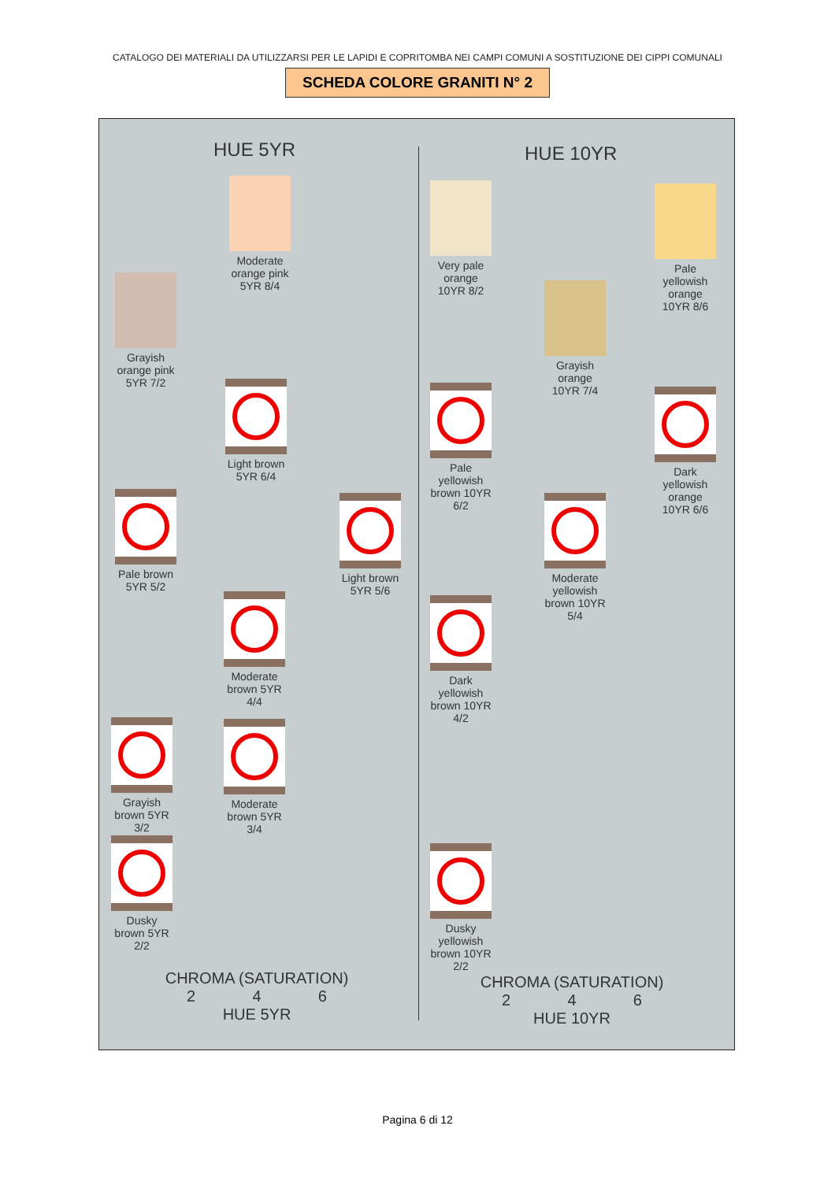CATALOGO DEI MATERIALI DA UTILIZZARSI PER LE LAPIDI E COPRITOMBA NEI CAMPI COMUNI A SOSTITUZIONE DEI CIPPI COMUNALI
SCHEDA COLORE GRANITI N° 2
HUE 5YR HUE 10YR
Moderate orange pink 5YR 8/4
Grayish orange pink 5YR 7/2
Light brown 5YR 6/4
Pale brown 5YR 5/2
Light brown 5YR 5/6
Moderate brown 5YR 4/4
Grayish brown 5YR 3/2
Moderate brown 5YR 3/4
Dusky brown 5YR 2/2
Very pale orange 10YR 8/2
Pale yellowish orange 10YR 8/6
Grayish orange 10YR 7/4
Pale yellowish brown 10YR 6/2
Dark yellowish orange 10YR 6/6
Moderate yellowish brown 10YR 5/4
Dark yellowish brown 10YR 4/2
Dusky yellowish brown 10YR 2/2
CHROMA (SATURATION)
2 4 6
HUE 5YR
CHROMA (SATURATION)
2 4 6
HUE 10YR
Pagina 6 di 12